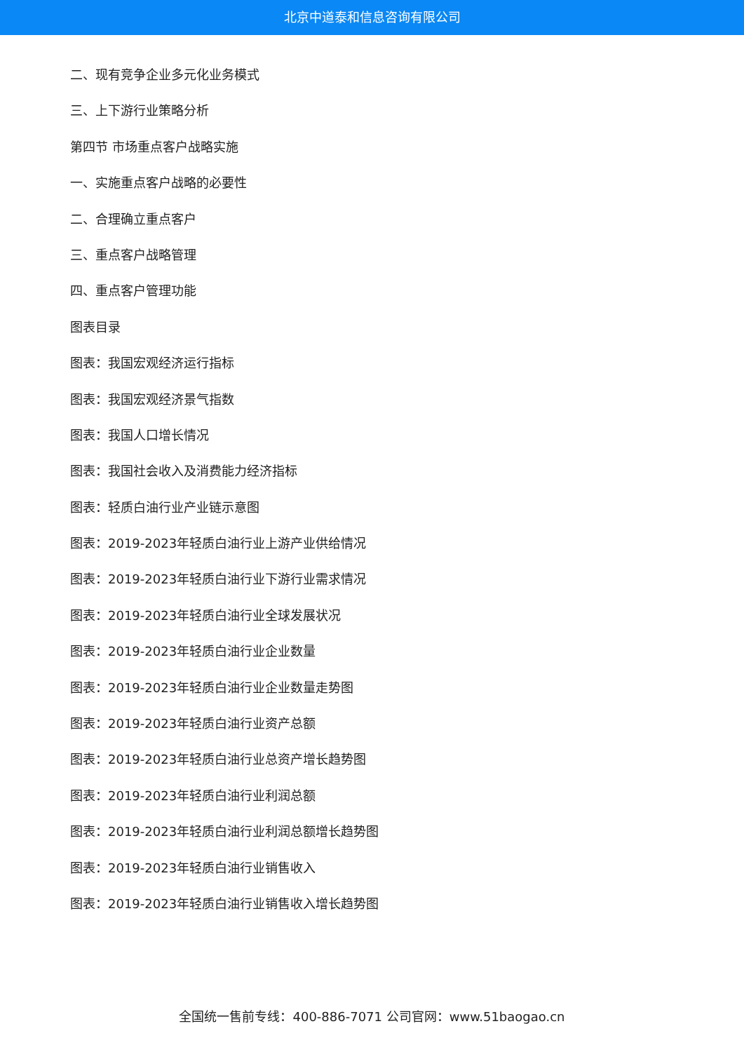北京中道泰和信息咨询有限公司
二、现有竞争企业多元化业务模式
三、上下游行业策略分析
第四节 市场重点客户战略实施
一、实施重点客户战略的必要性
二、合理确立重点客户
三、重点客户战略管理
四、重点客户管理功能
图表目录
图表：我国宏观经济运行指标
图表：我国宏观经济景气指数
图表：我国人口增长情况
图表：我国社会收入及消费能力经济指标
图表：轻质白油行业产业链示意图
图表：2019-2023年轻质白油行业上游产业供给情况
图表：2019-2023年轻质白油行业下游行业需求情况
图表：2019-2023年轻质白油行业全球发展状况
图表：2019-2023年轻质白油行业企业数量
图表：2019-2023年轻质白油行业企业数量走势图
图表：2019-2023年轻质白油行业资产总额
图表：2019-2023年轻质白油行业总资产增长趋势图
图表：2019-2023年轻质白油行业利润总额
图表：2019-2023年轻质白油行业利润总额增长趋势图
图表：2019-2023年轻质白油行业销售收入
图表：2019-2023年轻质白油行业销售收入增长趋势图
全国统一售前专线：400-886-7071 公司官网：www.51baogao.cn